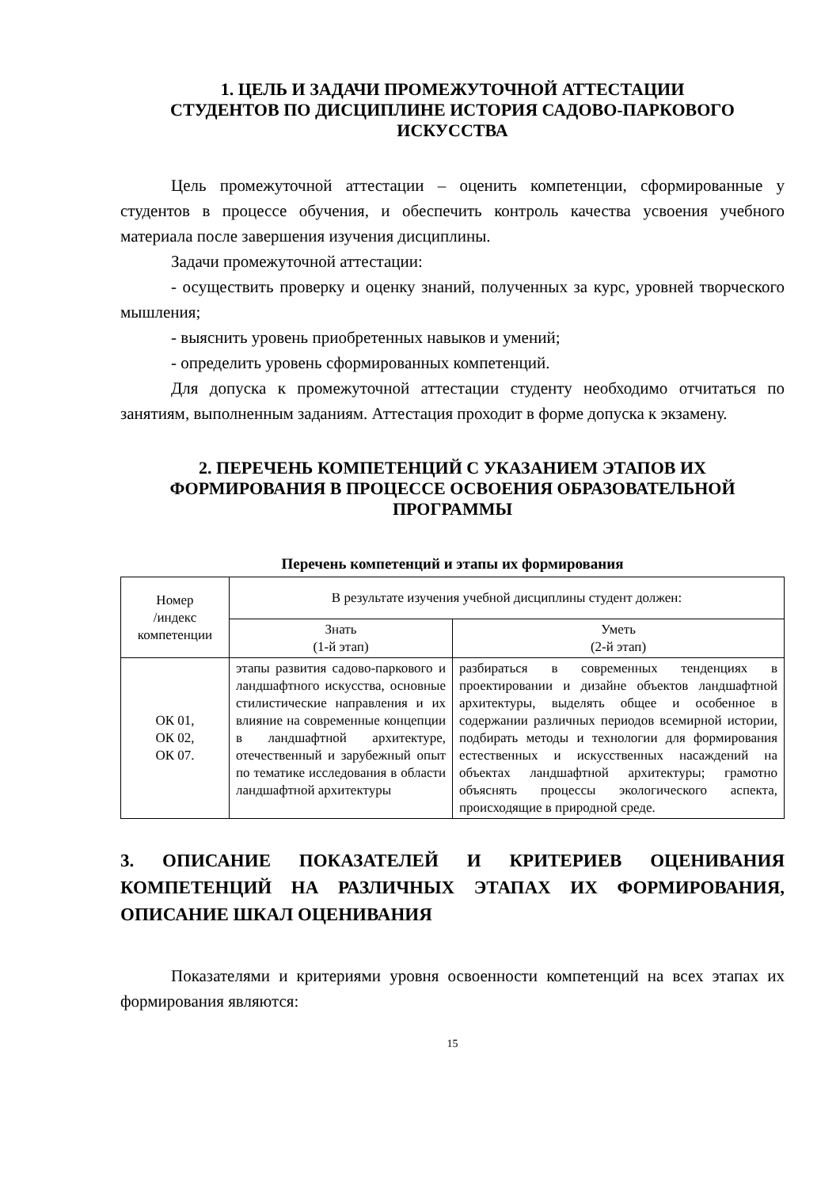1. ЦЕЛЬ И ЗАДАЧИ ПРОМЕЖУТОЧНОЙ АТТЕСТАЦИИ
СТУДЕНТОВ ПО ДИСЦИПЛИНЕ ИСТОРИЯ САДОВО-ПАРКОВОГО
ИСКУССТВА
Цель промежуточной аттестации – оценить компетенции, сформированные у студентов в процессе обучения, и обеспечить контроль качества усвоения учебного материала после завершения изучения дисциплины.
Задачи промежуточной аттестации:
- осуществить проверку и оценку знаний, полученных за курс, уровней творческого мышления;
- выяснить уровень приобретенных навыков и умений;
- определить уровень сформированных компетенций.
Для допуска к промежуточной аттестации студенту необходимо отчитаться по занятиям, выполненным заданиям. Аттестация проходит в форме допуска к экзамену.
2. ПЕРЕЧЕНЬ КОМПЕТЕНЦИЙ С УКАЗАНИЕМ ЭТАПОВ ИХ
ФОРМИРОВАНИЯ В ПРОЦЕССЕ ОСВОЕНИЯ ОБРАЗОВАТЕЛЬНОЙ
ПРОГРАММЫ
Перечень компетенций и этапы их формирования
| Номер /индекс компетенции | В результате изучения учебной дисциплины студент должен: | |
| | Знать (1-й этап) | Уметь (2-й этап) |
| ОК 01, ОК 02, ОК 07. | этапы развития садово-паркового и ландшафтного искусства, основные стилистические направления и их влияние на современные концепции в ландшафтной архитектуре, отечественный и зарубежный опыт по тематике исследования в области ландшафтной архитектуры | разбираться в современных тенденциях в проектировании и дизайне объектов ландшафтной архитектуры, выделять общее и особенное в содержании различных периодов всемирной истории, подбирать методы и технологии для формирования естественных и искусственных насаждений на объектах ландшафтной архитектуры; грамотно объяснять процессы экологического аспекта, происходящие в природной среде. |
3. ОПИСАНИЕ ПОКАЗАТЕЛЕЙ И КРИТЕРИЕВ ОЦЕНИВАНИЯ КОМПЕТЕНЦИЙ НА РАЗЛИЧНЫХ ЭТАПАХ ИХ ФОРМИРОВАНИЯ, ОПИСАНИЕ ШКАЛ ОЦЕНИВАНИЯ
Показателями и критериями уровня освоенности компетенций на всех этапах их формирования являются:
15